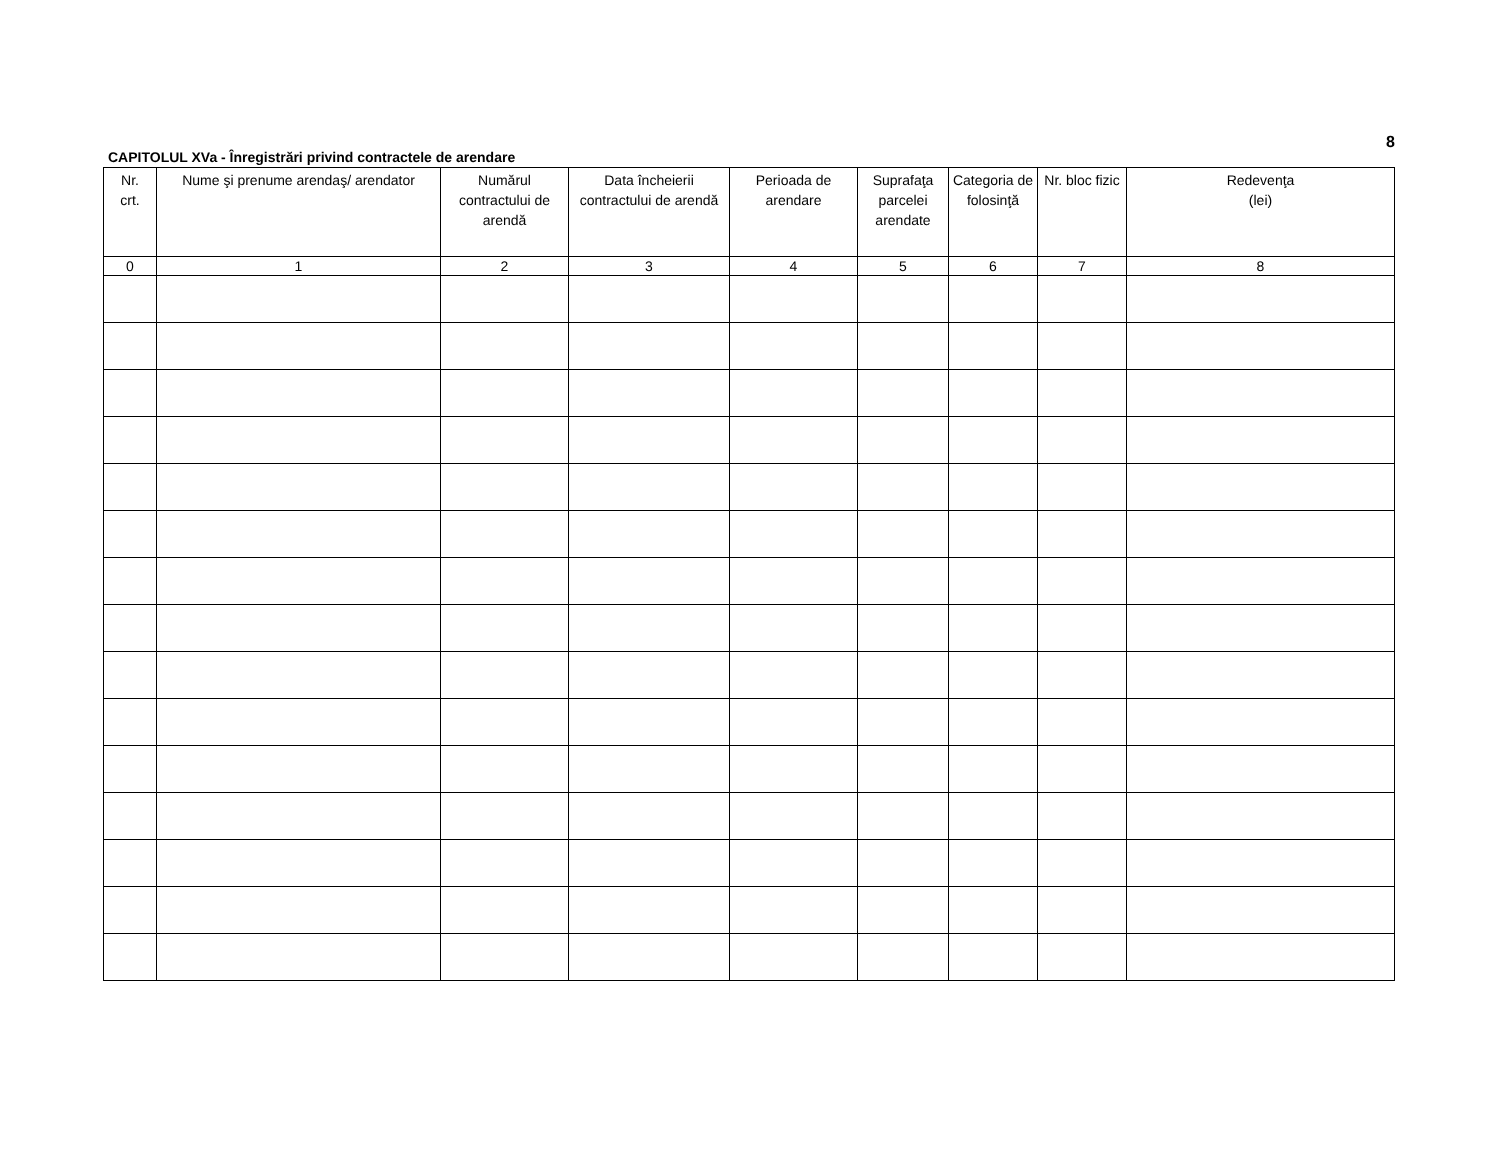8
CAPITOLUL XVa - Înregistrări privind contractele de arendare
| Nr. crt. | Nume şi prenume arendaş/ arendator | Numărul contractului de arendă | Data încheierii contractului de arendă | Perioada de arendare | Suprafaţa parcelei arendate | Categoria de folosinţă | Nr. bloc fizic | Redevenţa (lei) |
| --- | --- | --- | --- | --- | --- | --- | --- | --- |
| 0 | 1 | 2 | 3 | 4 | 5 | 6 | 7 | 8 |